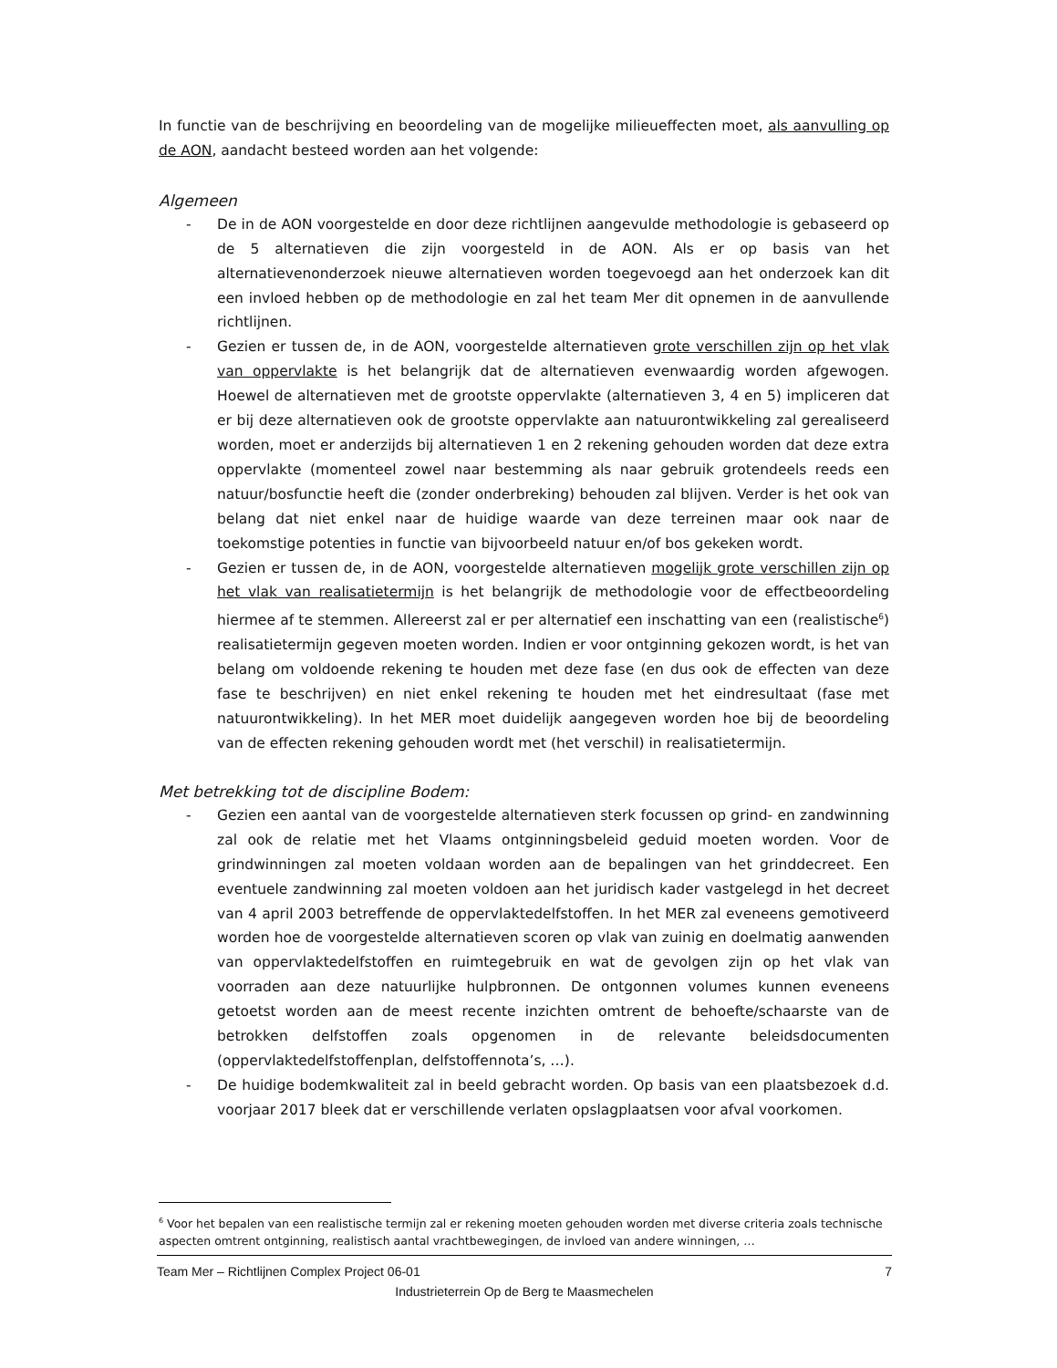In functie van de beschrijving en beoordeling van de mogelijke milieueffecten moet, als aanvulling op de AON, aandacht besteed worden aan het volgende:
Algemeen
- De in de AON voorgestelde en door deze richtlijnen aangevulde methodologie is gebaseerd op de 5 alternatieven die zijn voorgesteld in de AON. Als er op basis van het alternatievenonderzoek nieuwe alternatieven worden toegevoegd aan het onderzoek kan dit een invloed hebben op de methodologie en zal het team Mer dit opnemen in de aanvullende richtlijnen.
- Gezien er tussen de, in de AON, voorgestelde alternatieven grote verschillen zijn op het vlak van oppervlakte is het belangrijk dat de alternatieven evenwaardig worden afgewogen. Hoewel de alternatieven met de grootste oppervlakte (alternatieven 3, 4 en 5) impliceren dat er bij deze alternatieven ook de grootste oppervlakte aan natuurontwikkeling zal gerealiseerd worden, moet er anderzijds bij alternatieven 1 en 2 rekening gehouden worden dat deze extra oppervlakte (momenteel zowel naar bestemming als naar gebruik grotendeels reeds een natuur/bosfunctie heeft die (zonder onderbreking) behouden zal blijven. Verder is het ook van belang dat niet enkel naar de huidige waarde van deze terreinen maar ook naar de toekomstige potenties in functie van bijvoorbeeld natuur en/of bos gekeken wordt.
- Gezien er tussen de, in de AON, voorgestelde alternatieven mogelijk grote verschillen zijn op het vlak van realisatietermijn is het belangrijk de methodologie voor de effectbeoordeling hiermee af te stemmen. Allereerst zal er per alternatief een inschatting van een (realistische<sup>6</sup>) realisatietermijn gegeven moeten worden. Indien er voor ontginning gekozen wordt, is het van belang om voldoende rekening te houden met deze fase (en dus ook de effecten van deze fase te beschrijven) en niet enkel rekening te houden met het eindresultaat (fase met natuurontwikkeling). In het MER moet duidelijk aangegeven worden hoe bij de beoordeling van de effecten rekening gehouden wordt met (het verschil) in realisatietermijn.
Met betrekking tot de discipline Bodem:
- Gezien een aantal van de voorgestelde alternatieven sterk focussen op grind- en zandwinning zal ook de relatie met het Vlaams ontginningsbeleid geduid moeten worden. Voor de grindwinningen zal moeten voldaan worden aan de bepalingen van het grinddecreet. Een eventuele zandwinning zal moeten voldoen aan het juridisch kader vastgelegd in het decreet van 4 april 2003 betreffende de oppervlaktedelfstoffen. In het MER zal eveneens gemotiveerd worden hoe de voorgestelde alternatieven scoren op vlak van zuinig en doelmatig aanwenden van oppervlaktedelfstoffen en ruimtegebruik en wat de gevolgen zijn op het vlak van voorraden aan deze natuurlijke hulpbronnen. De ontgonnen volumes kunnen eveneens getoetst worden aan de meest recente inzichten omtrent de behoefte/schaarste van de betrokken delfstoffen zoals opgenomen in de relevante beleidsdocumenten (oppervlaktedelfstoffenplan, delfstoffennota’s, …).
- De huidige bodemkwaliteit zal in beeld gebracht worden. Op basis van een plaatsbezoek d.d. voorjaar 2017 bleek dat er verschillende verlaten opslagplaatsen voor afval voorkomen.
<sup>6</sup> Voor het bepalen van een realistische termijn zal er rekening moeten gehouden worden met diverse criteria zoals technische aspecten omtrent ontginning, realistisch aantal vrachtbewegingen, de invloed van andere winningen, …
Team Mer – Richtlijnen Complex Project 06-01 7
Industrieterrein Op de Berg te Maasmechelen